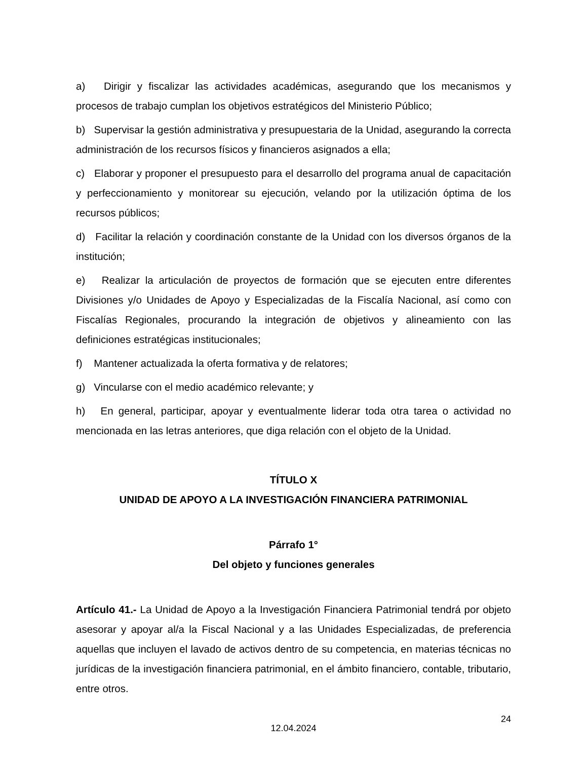a) Dirigir y fiscalizar las actividades académicas, asegurando que los mecanismos y procesos de trabajo cumplan los objetivos estratégicos del Ministerio Público;
b) Supervisar la gestión administrativa y presupuestaria de la Unidad, asegurando la correcta administración de los recursos físicos y financieros asignados a ella;
c) Elaborar y proponer el presupuesto para el desarrollo del programa anual de capacitación y perfeccionamiento y monitorear su ejecución, velando por la utilización óptima de los recursos públicos;
d) Facilitar la relación y coordinación constante de la Unidad con los diversos órganos de la institución;
e) Realizar la articulación de proyectos de formación que se ejecuten entre diferentes Divisiones y/o Unidades de Apoyo y Especializadas de la Fiscalía Nacional, así como con Fiscalías Regionales, procurando la integración de objetivos y alineamiento con las definiciones estratégicas institucionales;
f) Mantener actualizada la oferta formativa y de relatores;
g) Vincularse con el medio académico relevante; y
h) En general, participar, apoyar y eventualmente liderar toda otra tarea o actividad no mencionada en las letras anteriores, que diga relación con el objeto de la Unidad.
TÍTULO X
UNIDAD DE APOYO A LA INVESTIGACIÓN FINANCIERA PATRIMONIAL
Párrafo 1°
Del objeto y funciones generales
Artículo 41.- La Unidad de Apoyo a la Investigación Financiera Patrimonial tendrá por objeto asesorar y apoyar al/a la Fiscal Nacional y a las Unidades Especializadas, de preferencia aquellas que incluyen el lavado de activos dentro de su competencia, en materias técnicas no jurídicas de la investigación financiera patrimonial, en el ámbito financiero, contable, tributario, entre otros.
24
12.04.2024